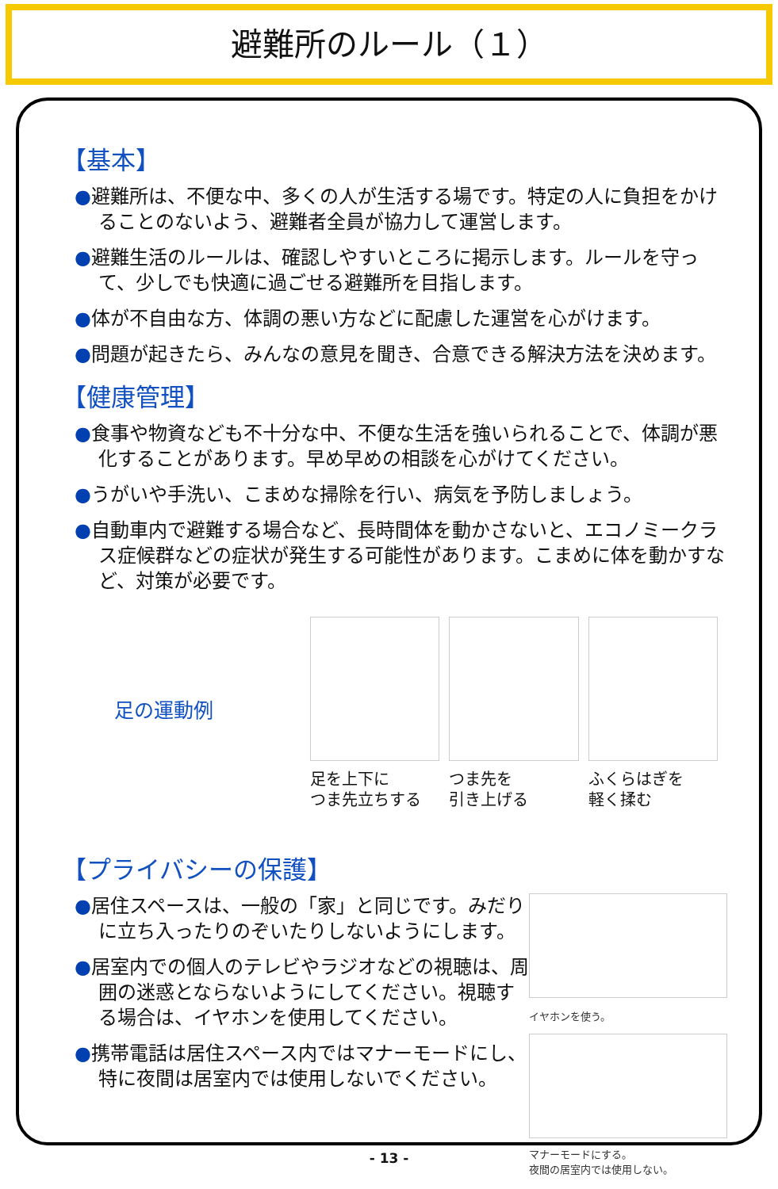避難所のルール（１）
【基本】
●避難所は、不便な中、多くの人が生活する場です。特定の人に負担をかけることのないよう、避難者全員が協力して運営します。
●避難生活のルールは、確認しやすいところに掲示します。ルールを守って、少しでも快適に過ごせる避難所を目指します。
●体が不自由な方、体調の悪い方などに配慮した運営を心がけます。
●問題が起きたら、みんなの意見を聞き、合意できる解決方法を決めます。
【健康管理】
●食事や物資なども不十分な中、不便な生活を強いられることで、体調が悪化することがあります。早め早めの相談を心がけてください。
●うがいや手洗い、こまめな掃除を行い、病気を予防しましょう。
●自動車内で避難する場合など、長時間体を動かさないと、エコノミークラス症候群などの症状が発生する可能性があります。こまめに体を動かすなど、対策が必要です。
足の運動例
足を上下に
つま先立ちする
つま先を
引き上げる
ふくらはぎを
軽く揉む
【プライバシーの保護】
●居住スペースは、一般の「家」と同じです。みだりに立ち入ったりのぞいたりしないようにします。
●居室内での個人のテレビやラジオなどの視聴は、周囲の迷惑とならないようにしてください。視聴する場合は、イヤホンを使用してください。
●携帯電話は居住スペース内ではマナーモードにし、特に夜間は居室内では使用しないでください。
イヤホンを使う。
マナーモードにする。
夜間の居室内では使用しない。
- 13 -